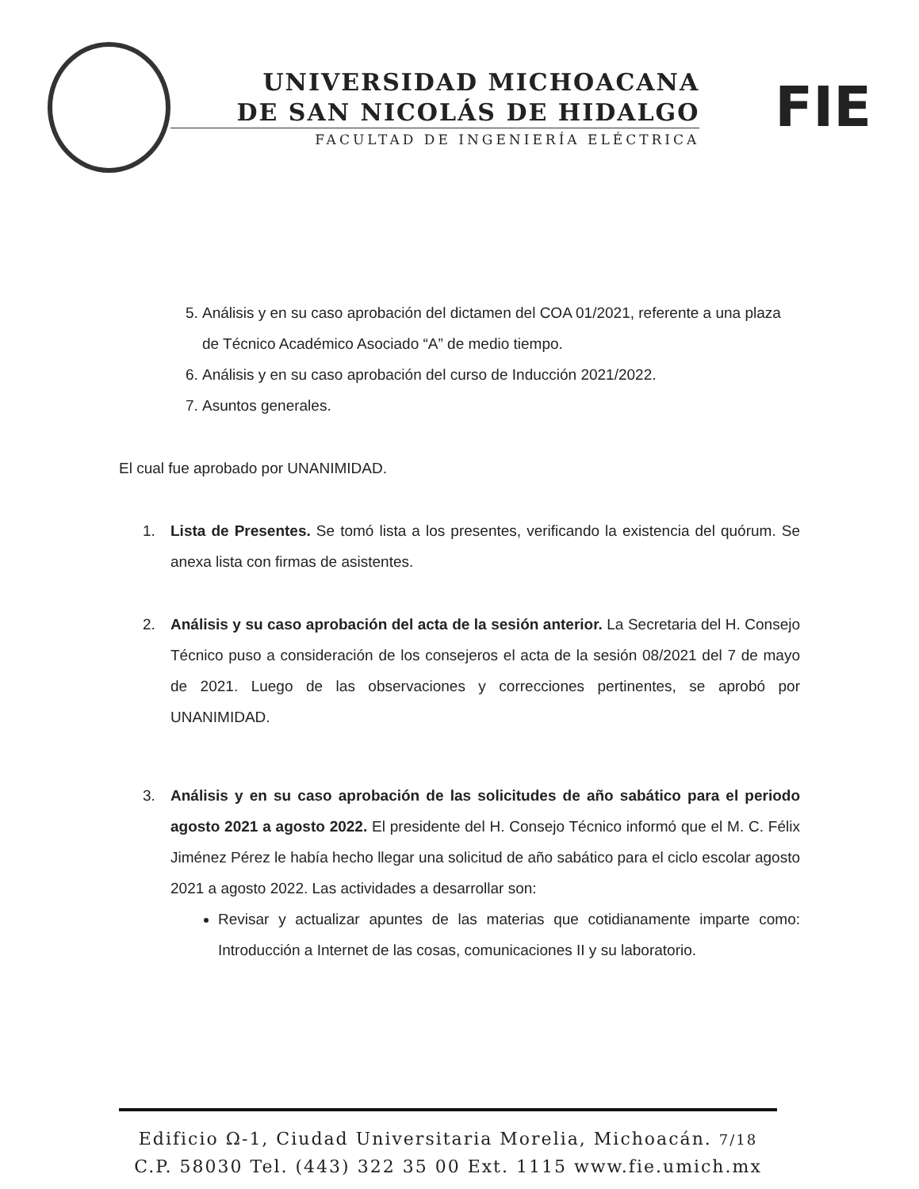UNIVERSIDAD MICHOACANA
DE SAN NICOLÁS DE HIDALGO
FACULTAD DE INGENIERÍA ELÉCTRICA
FIE
5. Análisis y en su caso aprobación del dictamen del COA 01/2021, referente a una plaza de Técnico Académico Asociado “A” de medio tiempo.
6. Análisis y en su caso aprobación del curso de Inducción 2021/2022.
7. Asuntos generales.
El cual fue aprobado por UNANIMIDAD.
1. Lista de Presentes. Se tomó lista a los presentes, verificando la existencia del quórum. Se anexa lista con firmas de asistentes.
2. Análisis y su caso aprobación del acta de la sesión anterior. La Secretaria del H. Consejo Técnico puso a consideración de los consejeros el acta de la sesión 08/2021 del 7 de mayo de 2021. Luego de las observaciones y correcciones pertinentes, se aprobó por UNANIMIDAD.
3. Análisis y en su caso aprobación de las solicitudes de año sabático para el periodo agosto 2021 a agosto 2022. El presidente del H. Consejo Técnico informó que el M. C. Félix Jiménez Pérez le había hecho llegar una solicitud de año sabático para el ciclo escolar agosto 2021 a agosto 2022. Las actividades a desarrollar son:
Revisar y actualizar apuntes de las materias que cotidianamente imparte como: Introducción a Internet de las cosas, comunicaciones II y su laboratorio.
Edificio Ω-1, Ciudad Universitaria Morelia, Michoacán. 7/18
C.P. 58030 Tel. (443) 322 35 00 Ext. 1115 www.fie.umich.mx